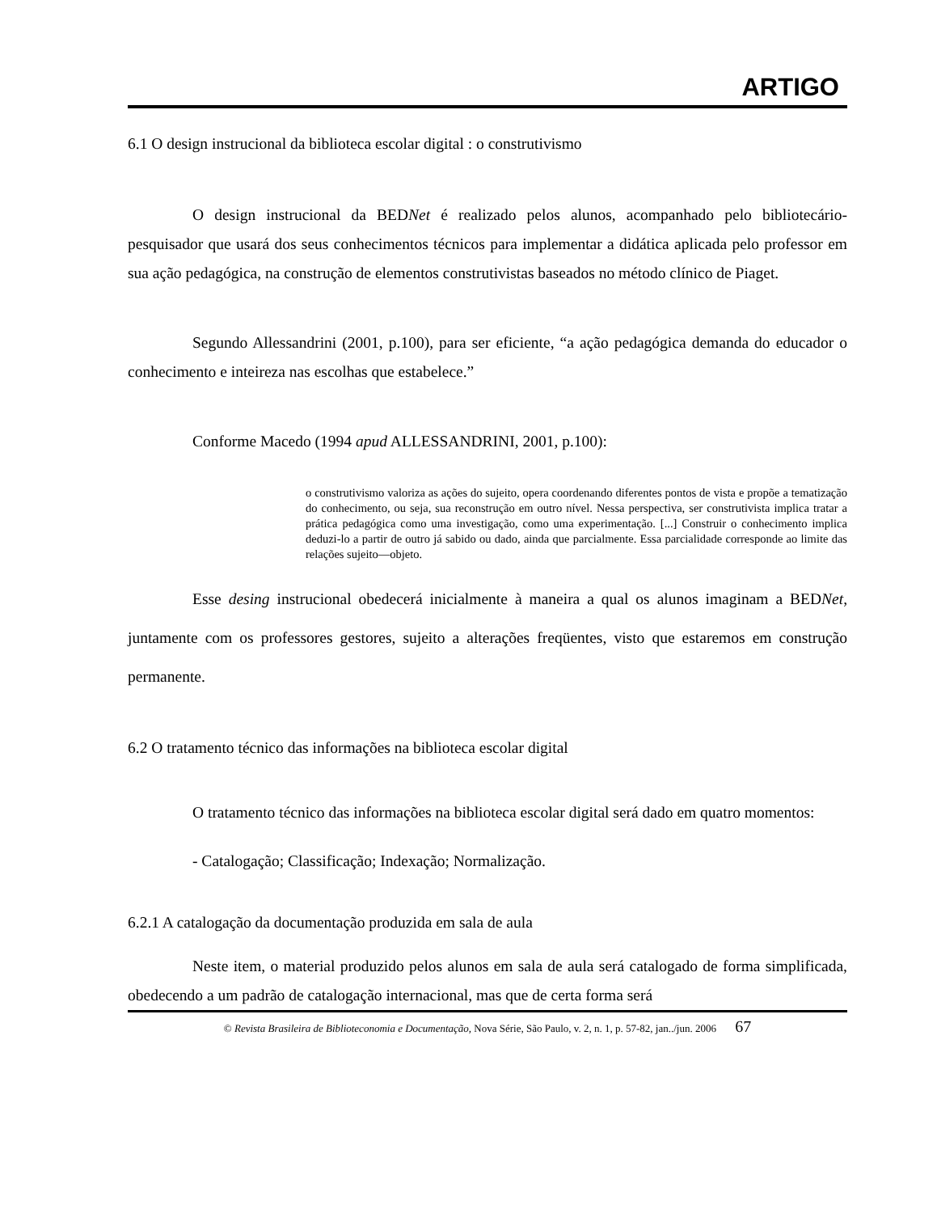ARTIGO
6.1 O design instrucional da biblioteca escolar digital : o construtivismo
O design instrucional da BEDNet é realizado pelos alunos, acompanhado pelo bibliotecário-pesquisador que usará dos seus conhecimentos técnicos para implementar a didática aplicada pelo professor em sua ação pedagógica, na construção de elementos construtivistas baseados no método clínico de Piaget.
Segundo Allessandrini (2001, p.100), para ser eficiente, “a ação pedagógica demanda do educador o conhecimento e inteireza nas escolhas que estabelece.”
Conforme Macedo (1994 apud ALLESSANDRINI, 2001, p.100):
o construtivismo valoriza as ações do sujeito, opera coordenando diferentes pontos de vista e propõe a tematização do conhecimento, ou seja, sua reconstrução em outro nível. Nessa perspectiva, ser construtivista implica tratar a prática pedagógica como uma investigação, como uma experimentação. [...] Construir o conhecimento implica deduzi-lo a partir de outro já sabido ou dado, ainda que parcialmente. Essa parcialidade corresponde ao limite das relações sujeito—objeto.
Esse desing instrucional obedecerá inicialmente à maneira a qual os alunos imaginam a BEDNet, juntamente com os professores gestores, sujeito a alterações freqüentes, visto que estaremos em construção permanente.
6.2 O tratamento técnico das informações na biblioteca escolar digital
O tratamento técnico das informações na biblioteca escolar digital será dado em quatro momentos:
- Catalogação; Classificação; Indexação; Normalização.
6.2.1 A catalogação da documentação produzida em sala de aula
Neste item, o material produzido pelos alunos em sala de aula será catalogado de forma simplificada, obedecendo a um padrão de catalogação internacional, mas que de certa forma será
© Revista Brasileira de Biblioteconomia e Documentação, Nova Série, São Paulo, v. 2, n. 1, p. 57-82, jan../jun. 2006 67